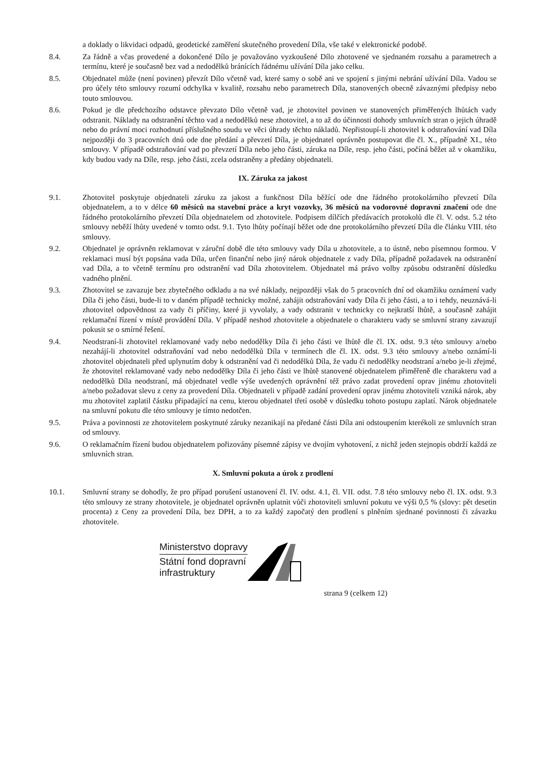a doklady o likvidaci odpadů, geodetické zaměření skutečného provedení Díla, vše také v elektronické podobě.
8.4. Za řádně a včas provedené a dokončené Dílo je považováno vyzkoušené Dílo zhotovené ve sjednaném rozsahu a parametrech a termínu, které je současně bez vad a nedodělků bránících řádnému užívání Díla jako celku.
8.5. Objednatel může (není povinen) převzít Dílo včetně vad, které samy o sobě ani ve spojení s jinými nebrání užívání Díla. Vadou se pro účely této smlouvy rozumí odchylka v kvalitě, rozsahu nebo parametrech Díla, stanovených obecně závaznými předpisy nebo touto smlouvou.
8.6. Pokud je dle předchozího odstavce převzato Dílo včetně vad, je zhotovitel povinen ve stanovených přiměřených lhůtách vady odstranit. Náklady na odstranění těchto vad a nedodělků nese zhotovitel, a to až do účinnosti dohody smluvních stran o jejich úhradě nebo do právní moci rozhodnutí příslušného soudu ve věci úhrady těchto nákladů. Nepřistoupí-li zhotovitel k odstraňování vad Díla nejpozději do 3 pracovních dnů ode dne předání a převzetí Díla, je objednatel oprávněn postupovat dle čl. X., případně XI., této smlouvy. V případě odstraňování vad po převzetí Díla nebo jeho části, záruka na Díle, resp. jeho části, počíná běžet až v okamžiku, kdy budou vady na Díle, resp. jeho části, zcela odstraněny a předány objednateli.
IX. Záruka za jakost
9.1. Zhotovitel poskytuje objednateli záruku za jakost a funkčnost Díla běžící ode dne řádného protokolárního převzetí Díla objednatelem, a to v délce 60 měsíců na stavební práce a kryt vozovky, 36 měsíců na vodorovné dopravní značení ode dne řádného protokolárního převzetí Díla objednatelem od zhotovitele. Podpisem dílčích předávacích protokolů dle čl. V. odst. 5.2 této smlouvy neběží lhůty uvedené v tomto odst. 9.1. Tyto lhůty počínají běžet ode dne protokolárního převzetí Díla dle článku VIII. této smlouvy.
9.2. Objednatel je oprávněn reklamovat v záruční době dle této smlouvy vady Díla u zhotovitele, a to ústně, nebo písemnou formou. V reklamaci musí být popsána vada Díla, určen finanční nebo jiný nárok objednatele z vady Díla, případně požadavek na odstranění vad Díla, a to včetně termínu pro odstranění vad Díla zhotovitelem. Objednatel má právo volby způsobu odstranění důsledku vadného plnění.
9.3. Zhotovitel se zavazuje bez zbytečného odkladu a na své náklady, nejpozději však do 5 pracovních dní od okamžiku oznámení vady Díla či jeho části, bude-li to v daném případě technicky možné, zahájit odstraňování vady Díla či jeho části, a to i tehdy, neuznává-li zhotovitel odpovědnost za vady či příčiny, které ji vyvolaly, a vady odstranit v technicky co nejkratší lhůtě, a současně zahájit reklamační řízení v místě provádění Díla. V případě neshod zhotovitele a objednatele o charakteru vady se smluvní strany zavazují pokusit se o smírné řešení.
9.4. Neodstraní-li zhotovitel reklamované vady nebo nedodělky Díla či jeho části ve lhůtě dle čl. IX. odst. 9.3 této smlouvy a/nebo nezahájí-li zhotovitel odstraňování vad nebo nedodělků Díla v termínech dle čl. IX. odst. 9.3 této smlouvy a/nebo oznámí-li zhotovitel objednateli před uplynutím doby k odstranění vad či nedodělků Díla, že vadu či nedodělky neodstraní a/nebo je-li zřejmé, že zhotovitel reklamované vady nebo nedodělky Díla či jeho části ve lhůtě stanovené objednatelem přiměřeně dle charakteru vad a nedodělků Díla neodstraní, má objednatel vedle výše uvedených oprávnění též právo zadat provedení oprav jinému zhotoviteli a/nebo požadovat slevu z ceny za provedení Díla. Objednateli v případě zadání provedení oprav jinému zhotoviteli vzniká nárok, aby mu zhotovitel zaplatil částku připadající na cenu, kterou objednatel třetí osobě v důsledku tohoto postupu zaplatí. Nárok objednatele na smluvní pokutu dle této smlouvy je tímto nedotčen.
9.5. Práva a povinnosti ze zhotovitelem poskytnuté záruky nezanikají na předané části Díla ani odstoupením kterékoli ze smluvních stran od smlouvy.
9.6. O reklamačním řízení budou objednatelem pořizovány písemné zápisy ve dvojím vyhotovení, z nichž jeden stejnopis obdrží každá ze smluvních stran.
X. Smluvní pokuta a úrok z prodlení
10.1. Smluvní strany se dohodly, že pro případ porušení ustanovení čl. IV. odst. 4.1, čl. VII. odst. 7.8 této smlouvy nebo čl. IX. odst. 9.3 této smlouvy ze strany zhotovitele, je objednatel oprávněn uplatnit vůči zhotoviteli smluvní pokutu ve výši 0,5 % (slovy: pět desetin procenta) z Ceny za provedení Díla, bez DPH, a to za každý započatý den prodlení s plněním sjednané povinnosti či závazku zhotovitele.
Ministerstvo dopravy
Státní fond dopravní
infrastruktury
strana 9 (celkem 12)